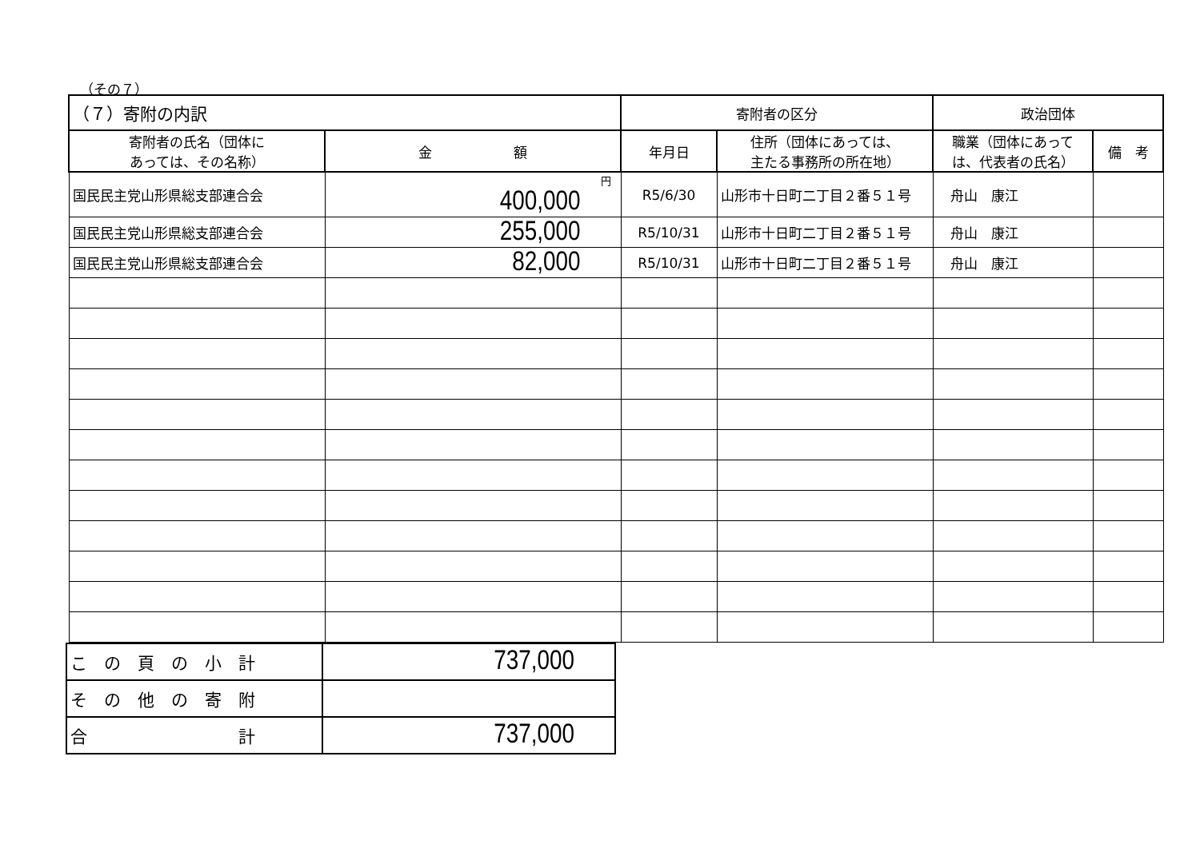（その７）
| （７）寄附の内訳 | | 寄附者の区分 | | 政治団体 | |
| 寄附者の氏名（団体に あっては、その名称） | 金 額 | 年月日 | 住所（団体にあっては、 主たる事務所の所在地） | 職業（団体にあって は、代表者の氏名） | 備 考 |
| 国民民主党山形県総支部連合会 | 円 400,000 | R5/6/30 | 山形市十日町二丁目２番５１号 | 舟山 康江 | |
| 国民民主党山形県総支部連合会 | 255,000 | R5/10/31 | 山形市十日町二丁目２番５１号 | 舟山 康江 | |
| 国民民主党山形県総支部連合会 | 82,000 | R5/10/31 | 山形市十日町二丁目２番５１号 | 舟山 康江 | |
| こ の 頁 の 小 計 | 737,000 |
| そ の 他 の 寄 附 | |
| 合 計 | 737,000 |